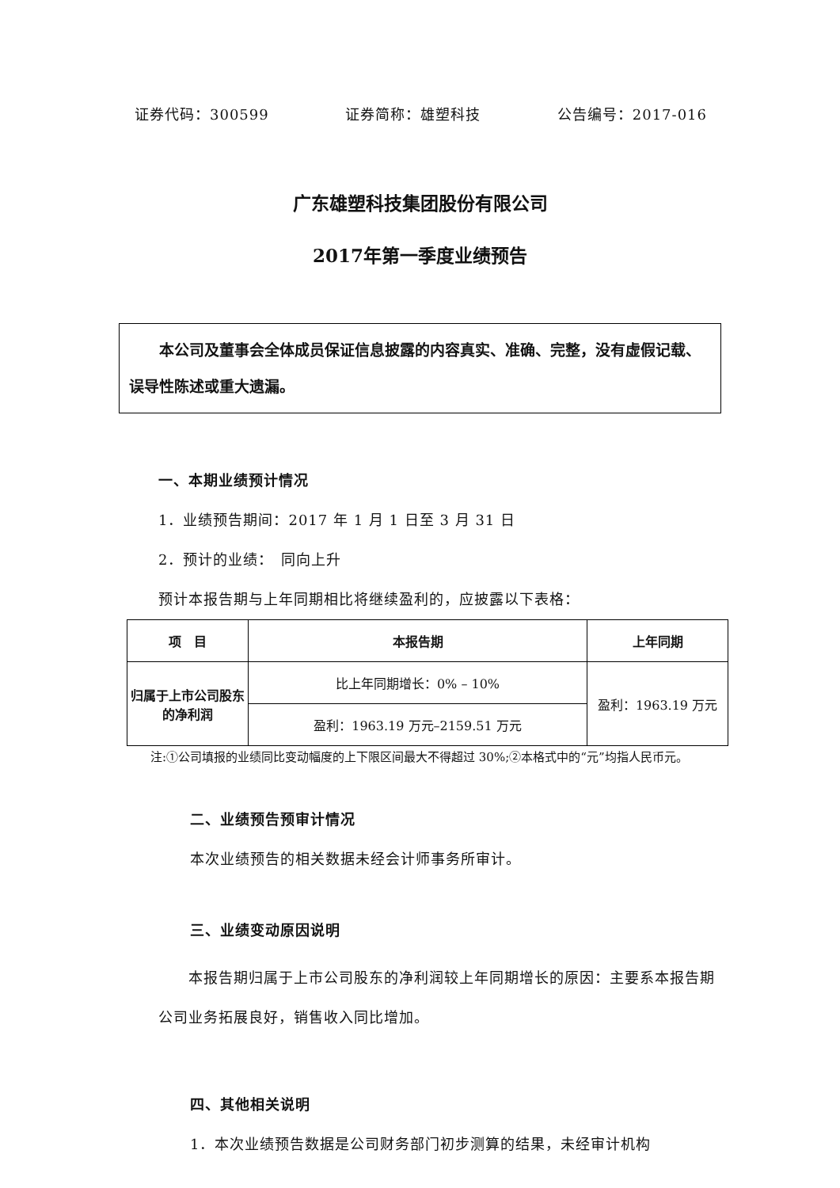证券代码：300599 证券简称：雄塑科技 公告编号：2017-016
广东雄塑科技集团股份有限公司
2017年第一季度业绩预告
　　本公司及董事会全体成员保证信息披露的内容真实、准确、完整，没有虚假记载、误导性陈述或重大遗漏。
一、本期业绩预计情况
1．业绩预告期间：2017 年 1 月 1 日至 3 月 31 日
2．预计的业绩：　同向上升
预计本报告期与上年同期相比将继续盈利的，应披露以下表格：
| 项 目 | 本报告期 | 上年同期 |
| --- | --- | --- |
| 归属于上市公司股东的净利润 | 比上年同期增长：0% – 10% | 盈利：1963.19 万元 |
| | 盈利：1963.19 万元–2159.51 万元 | |
　　注:①公司填报的业绩同比变动幅度的上下限区间最大不得超过 30%;②本格式中的“元”均指人民币元。
二、业绩预告预审计情况
本次业绩预告的相关数据未经会计师事务所审计。
三、业绩变动原因说明
　　本报告期归属于上市公司股东的净利润较上年同期增长的原因：主要系本报告期公司业务拓展良好，销售收入同比增加。
四、其他相关说明
1．本次业绩预告数据是公司财务部门初步测算的结果，未经审计机构